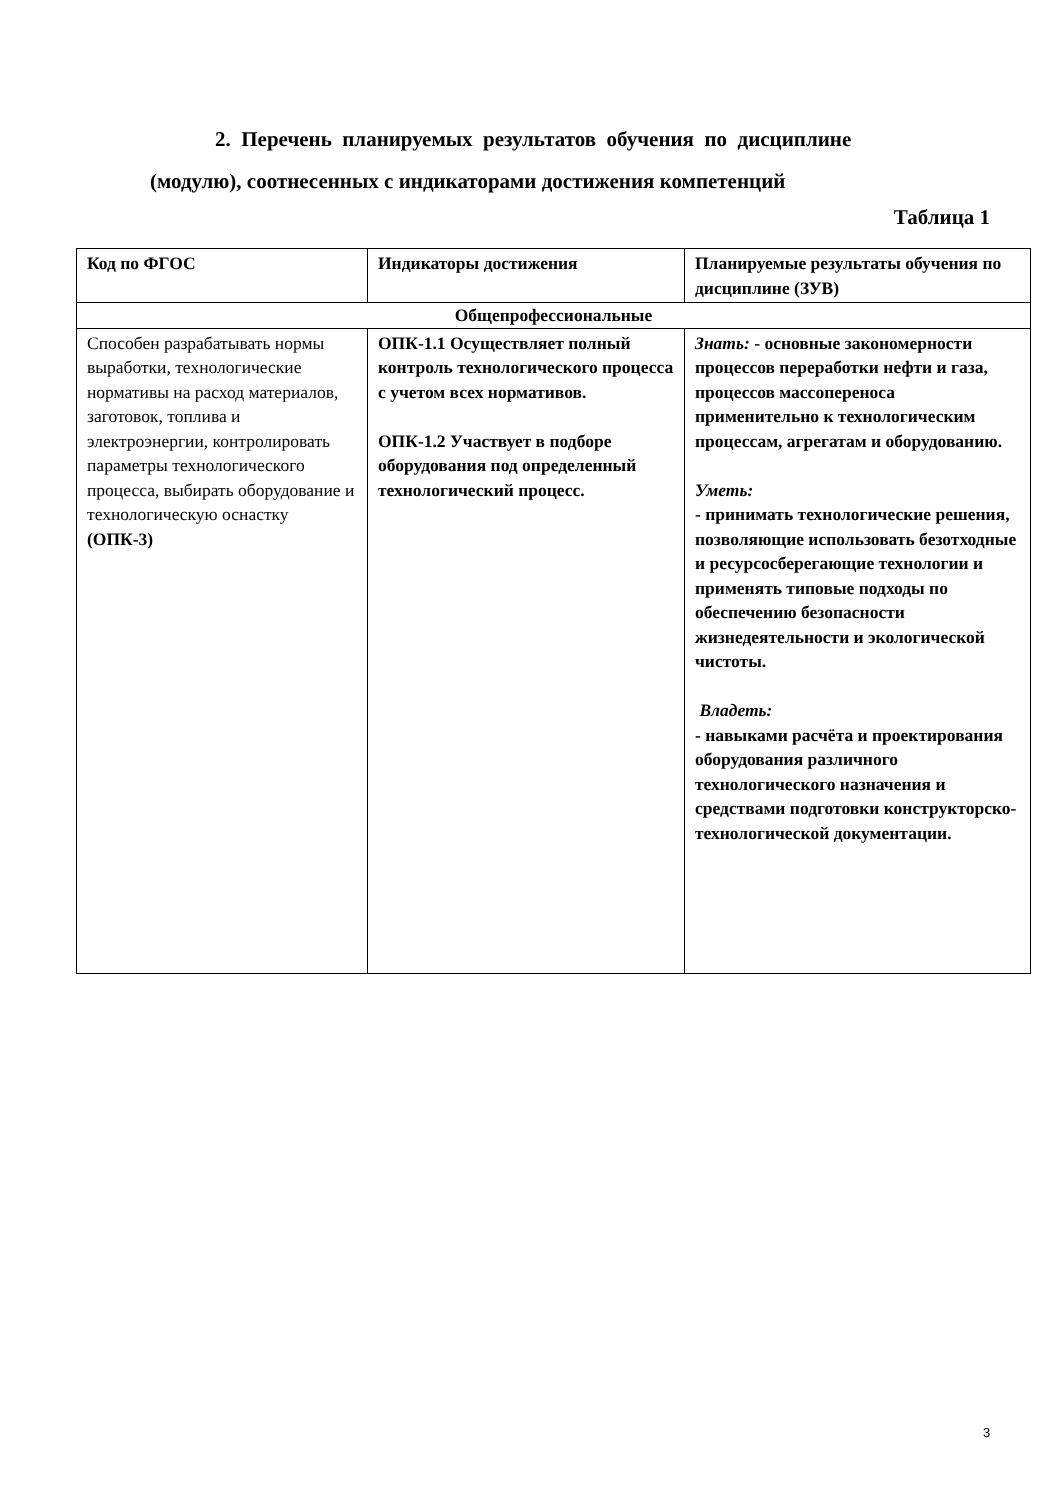2. Перечень планируемых результатов обучения по дисциплине
(модулю), соотнесенных с индикаторами достижения компетенций
Таблица 1
| Код по ФГОС | Индикаторы достижения | Планируемые результаты обучения по дисциплине (ЗУВ) |
| --- | --- | --- |
| Общепрофессиональные | | |
| Способен разрабатывать нормы выработки, технологические нормативы на расход материалов, заготовок, топлива и электроэнергии, контролировать параметры технологического процесса, выбирать оборудование и технологическую оснастку (ОПК-3) | ОПК-1.1 Осуществляет полный контроль технологического процесса с учетом всех нормативов. ОПК-1.2 Участвует в подборе оборудования под определенный технологический процесс. | Знать: - основные закономерности процессов переработки нефти и газа, процессов массопереноса применительно к технологическим процессам, агрегатам и оборудованию. Уметь: - принимать технологические решения, позволяющие использовать безотходные и ресурсосберегающие технологии и применять типовые подходы по обеспечению безопасности жизнедеятельности и экологической чистоты. Владеть: - навыками расчёта и проектирования оборудования различного технологического назначения и средствами подготовки конструкторско-технологической документации. |
3